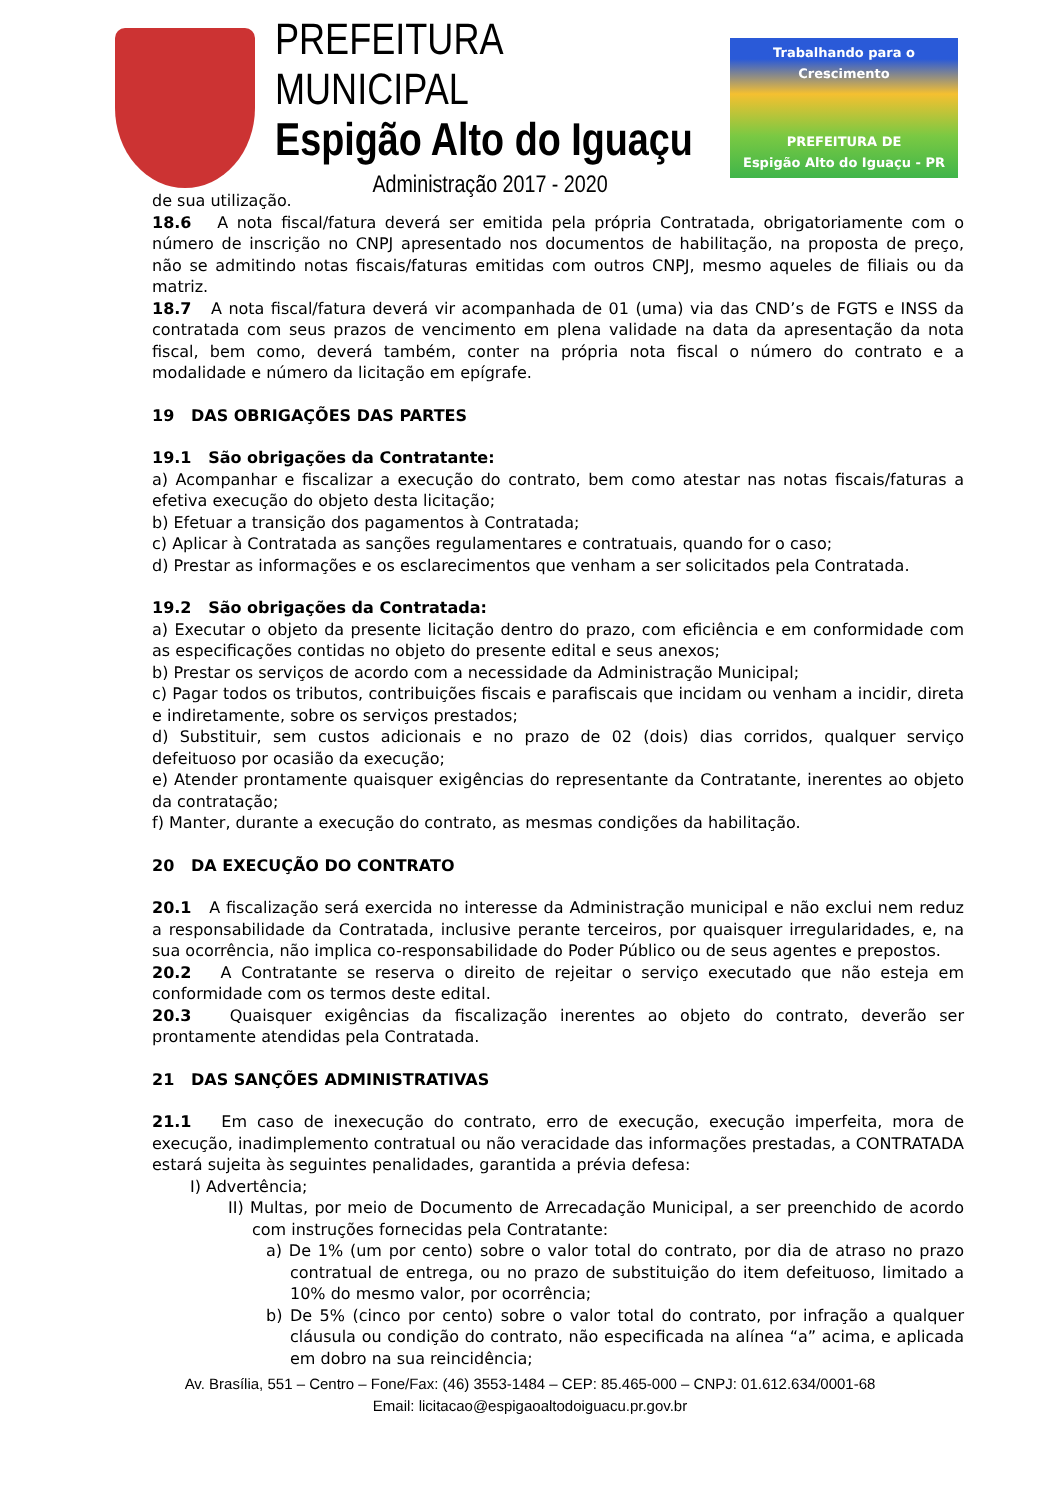PREFEITURA MUNICIPAL
Espigão Alto do Iguaçu
Administração 2017 - 2020
Trabalhando para o Crescimento
PREFEITURA DE
Espigão Alto do Iguaçu - PR
de sua utilização.
18.6 A nota fiscal/fatura deverá ser emitida pela própria Contratada, obrigatoriamente com o número de inscrição no CNPJ apresentado nos documentos de habilitação, na proposta de preço, não se admitindo notas fiscais/faturas emitidas com outros CNPJ, mesmo aqueles de filiais ou da matriz.
18.7 A nota fiscal/fatura deverá vir acompanhada de 01 (uma) via das CND’s de FGTS e INSS da contratada com seus prazos de vencimento em plena validade na data da apresentação da nota fiscal, bem como, deverá também, conter na própria nota fiscal o número do contrato e a modalidade e número da licitação em epígrafe.
19 DAS OBRIGAÇÕES DAS PARTES
19.1 São obrigações da Contratante:
a) Acompanhar e fiscalizar a execução do contrato, bem como atestar nas notas fiscais/faturas a efetiva execução do objeto desta licitação;
b) Efetuar a transição dos pagamentos à Contratada;
c) Aplicar à Contratada as sanções regulamentares e contratuais, quando for o caso;
d) Prestar as informações e os esclarecimentos que venham a ser solicitados pela Contratada.
19.2 São obrigações da Contratada:
a) Executar o objeto da presente licitação dentro do prazo, com eficiência e em conformidade com as especificações contidas no objeto do presente edital e seus anexos;
b) Prestar os serviços de acordo com a necessidade da Administração Municipal;
c) Pagar todos os tributos, contribuições fiscais e parafiscais que incidam ou venham a incidir, direta e indiretamente, sobre os serviços prestados;
d) Substituir, sem custos adicionais e no prazo de 02 (dois) dias corridos, qualquer serviço defeituoso por ocasião da execução;
e) Atender prontamente quaisquer exigências do representante da Contratante, inerentes ao objeto da contratação;
f) Manter, durante a execução do contrato, as mesmas condições da habilitação.
20 DA EXECUÇÃO DO CONTRATO
20.1 A fiscalização será exercida no interesse da Administração municipal e não exclui nem reduz a responsabilidade da Contratada, inclusive perante terceiros, por quaisquer irregularidades, e, na sua ocorrência, não implica co-responsabilidade do Poder Público ou de seus agentes e prepostos.
20.2 A Contratante se reserva o direito de rejeitar o serviço executado que não esteja em conformidade com os termos deste edital.
20.3 Quaisquer exigências da fiscalização inerentes ao objeto do contrato, deverão ser prontamente atendidas pela Contratada.
21 DAS SANÇÕES ADMINISTRATIVAS
21.1 Em caso de inexecução do contrato, erro de execução, execução imperfeita, mora de execução, inadimplemento contratual ou não veracidade das informações prestadas, a CONTRATADA estará sujeita às seguintes penalidades, garantida a prévia defesa:
I) Advertência;
II) Multas, por meio de Documento de Arrecadação Municipal, a ser preenchido de acordo com instruções fornecidas pela Contratante:
a) De 1% (um por cento) sobre o valor total do contrato, por dia de atraso no prazo contratual de entrega, ou no prazo de substituição do item defeituoso, limitado a 10% do mesmo valor, por ocorrência;
b) De 5% (cinco por cento) sobre o valor total do contrato, por infração a qualquer cláusula ou condição do contrato, não especificada na alínea “a” acima, e aplicada em dobro na sua reincidência;
Av. Brasília, 551 – Centro – Fone/Fax: (46) 3553-1484 – CEP: 85.465-000 – CNPJ: 01.612.634/0001-68
Email: licitacao@espigaoaltodoiguacu.pr.gov.br